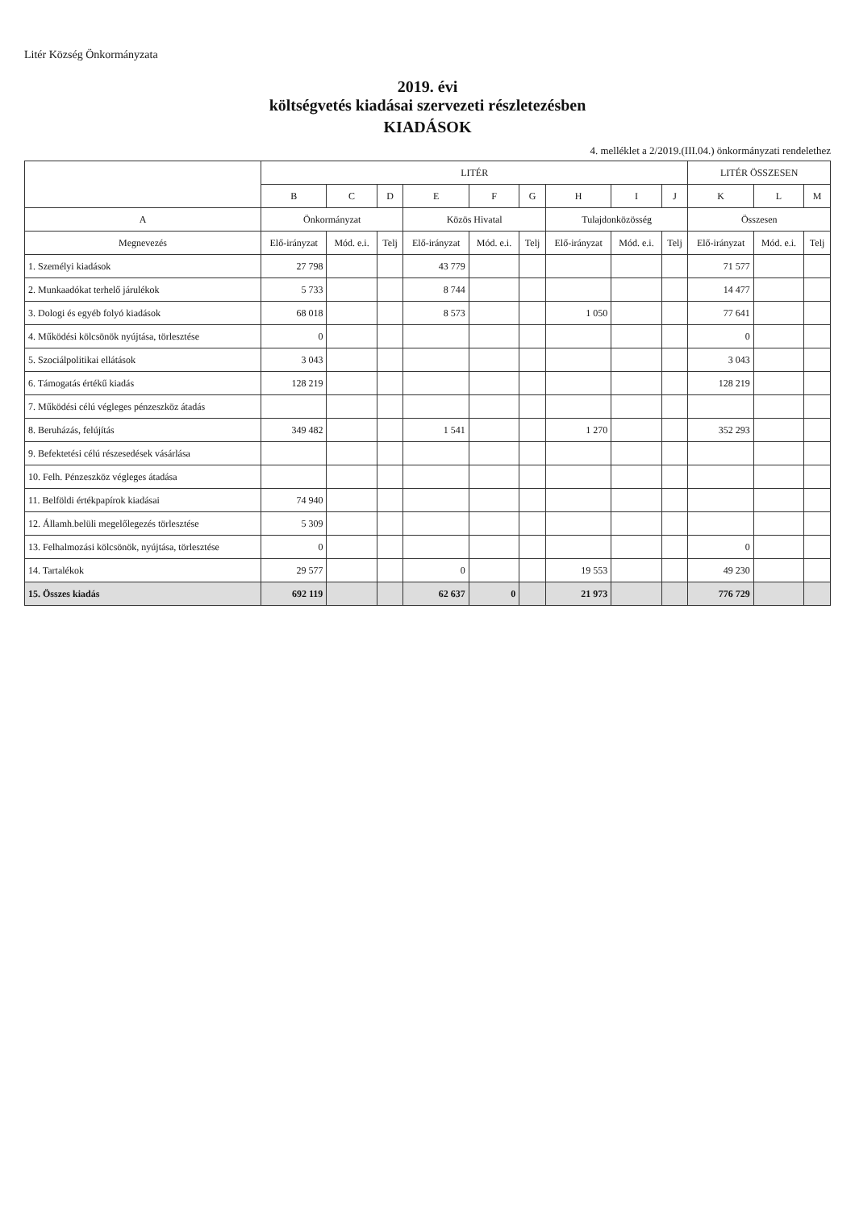Litér Község Önkormányzata
2019. évi
költségvetés kiadásai szervezeti részletezésben
KIADÁSOK
4. melléklet a 2/2019.(III.04.) önkormányzati rendelethez
| | LITÉR | | | | | | | | | LITÉR ÖSSZESEN | | |
| --- | --- | --- | --- | --- | --- | --- | --- | --- | --- | --- | --- | --- |
| | B | C | D | E | F | G | H | I | J | K | L | M |
| A | Önkormányzat | | | Közös Hivatal | | | Tulajdonközösség | | | Összesen | | |
| Megnevezés | Elő-irányzat | Mód. e.i. | Telj | Elő-irányzat | Mód. e.i. | Telj | Elő-irányzat | Mód. e.i. | Telj | Elő-irányzat | Mód. e.i. | Telj |
| 1. Személyi kiadások | 27 798 | | | 43 779 | | | | | | 71 577 | | |
| 2. Munkaadókat terhelő járulékok | 5 733 | | | 8 744 | | | | | | 14 477 | | |
| 3. Dologi és egyéb folyó kiadások | 68 018 | | | 8 573 | | | 1 050 | | | 77 641 | | |
| 4. Működési kölcsönök nyújtása, törlesztése | 0 | | | | | | | | | 0 | | |
| 5. Szociálpolitikai ellátások | 3 043 | | | | | | | | | 3 043 | | |
| 6. Támogatás értékű kiadás | 128 219 | | | | | | | | | 128 219 | | |
| 7. Működési célú végleges pénzeszköz átadás | | | | | | | | | | | | |
| 8. Beruházás, felújítás | 349 482 | | | 1 541 | | | 1 270 | | | 352 293 | | |
| 9. Befektetési célú részesedések vásárlása | | | | | | | | | | | | |
| 10. Felh. Pénzeszköz végleges átadása | | | | | | | | | | | | |
| 11. Belföldi értékpapírok kiadásai | 74 940 | | | | | | | | | | | |
| 12. Államh.belüli megelőlegezés törlesztése | 5 309 | | | | | | | | | | | |
| 13. Felhalmozási kölcsönök, nyújtása, törlesztése | 0 | | | | | | | | | 0 | | |
| 14. Tartalékok | 29 577 | | | 0 | | | 19 553 | | | 49 230 | | |
| 15. Összes kiadás | 692 119 | | | 62 637 | 0 | | 21 973 | | | 776 729 | | |